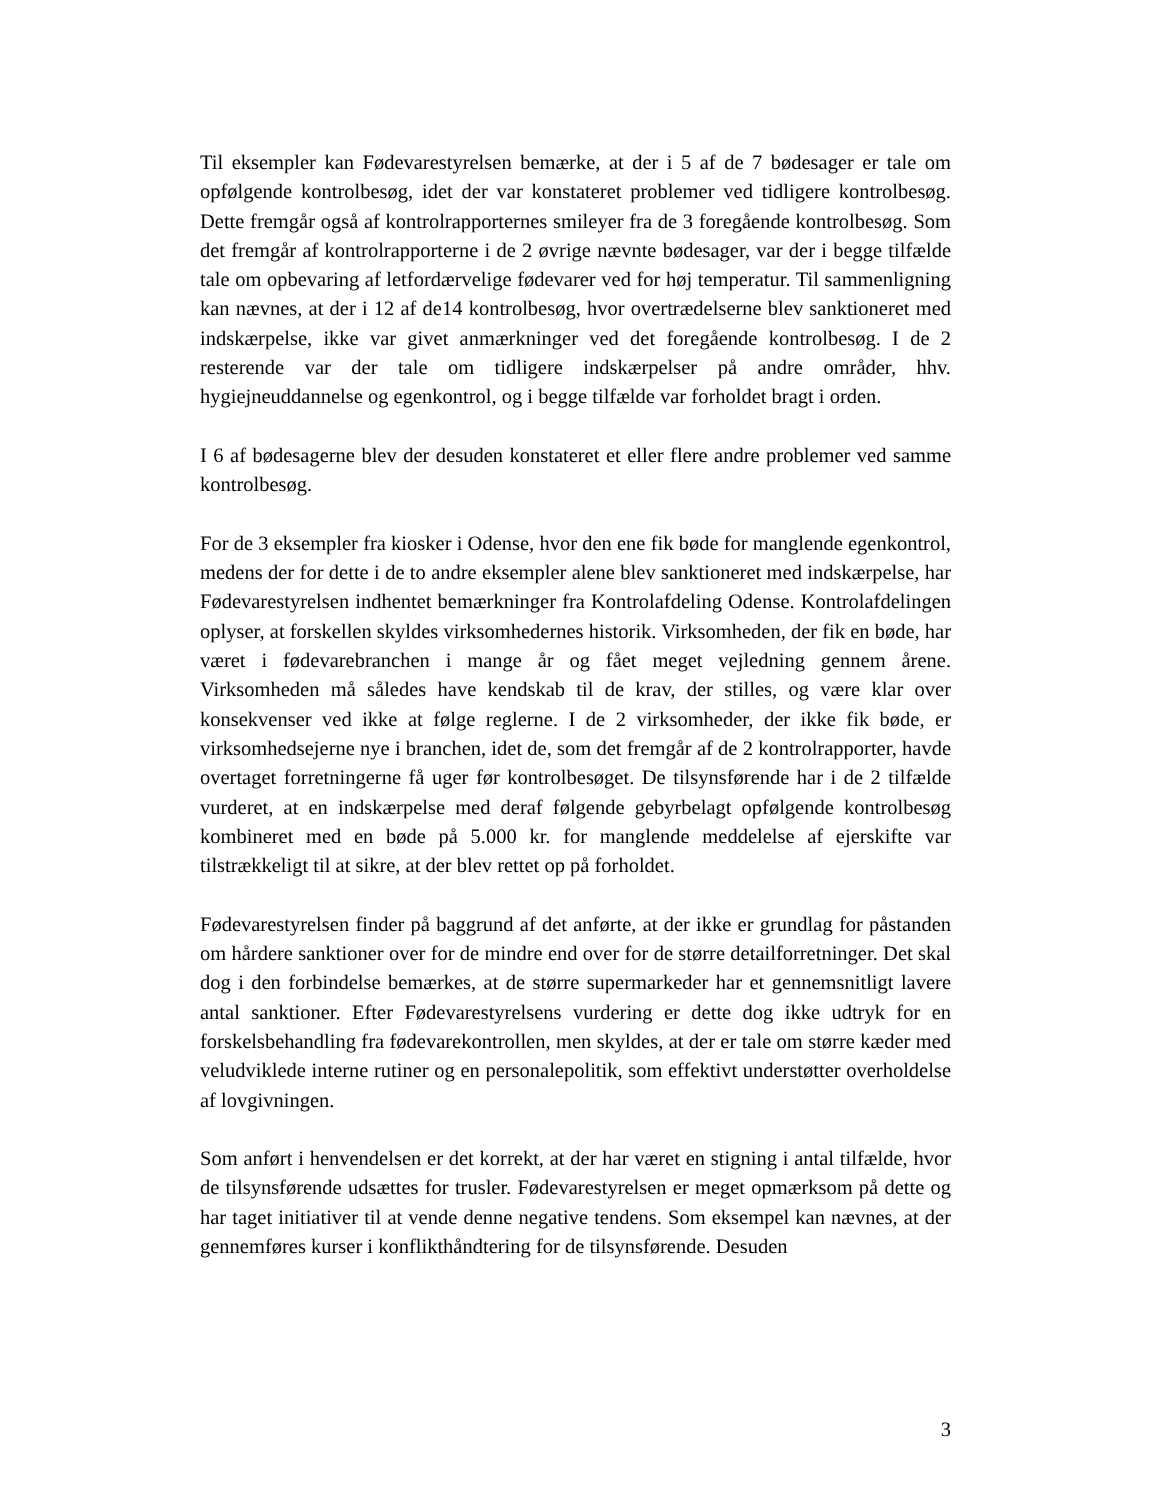Til eksempler kan Fødevarestyrelsen bemærke, at der i 5 af de 7 bødesager er tale om opfølgende kontrolbesøg, idet der var konstateret problemer ved tidligere kontrolbesøg. Dette fremgår også af kontrolrapporternes smileyer fra de 3 foregående kontrolbesøg. Som det fremgår af kontrolrapporterne i de 2 øvrige nævnte bødesager, var der i begge tilfælde tale om opbevaring af letfordærvelige fødevarer ved for høj temperatur. Til sammenligning kan nævnes, at der i 12 af de14 kontrolbesøg, hvor overtrædelserne blev sanktioneret med indskærpelse, ikke var givet anmærkninger ved det foregående kontrolbesøg. I de 2 resterende var der tale om tidligere indskærpelser på andre områder, hhv. hygiejneuddannelse og egenkontrol, og i begge tilfælde var forholdet bragt i orden.
I 6 af bødesagerne blev der desuden konstateret et eller flere andre problemer ved samme kontrolbesøg.
For de 3 eksempler fra kiosker i Odense, hvor den ene fik bøde for manglende egenkontrol, medens der for dette i de to andre eksempler alene blev sanktioneret med indskærpelse, har Fødevarestyrelsen indhentet bemærkninger fra Kontrolafdeling Odense. Kontrolafdelingen oplyser, at forskellen skyldes virksomhedernes historik. Virksomheden, der fik en bøde, har været i fødevarebranchen i mange år og fået meget vejledning gennem årene. Virksomheden må således have kendskab til de krav, der stilles, og være klar over konsekvenser ved ikke at følge reglerne. I de 2 virksomheder, der ikke fik bøde, er virksomhedsejerne nye i branchen, idet de, som det fremgår af de 2 kontrolrapporter, havde overtaget forretningerne få uger før kontrolbesøget. De tilsynsførende har i de 2 tilfælde vurderet, at en indskærpelse med deraf følgende gebyrbelagt opfølgende kontrolbesøg kombineret med en bøde på 5.000 kr. for manglende meddelelse af ejerskifte var tilstrækkeligt til at sikre, at der blev rettet op på forholdet.
Fødevarestyrelsen finder på baggrund af det anførte, at der ikke er grundlag for påstanden om hårdere sanktioner over for de mindre end over for de større detailforretninger. Det skal dog i den forbindelse bemærkes, at de større supermarkeder har et gennemsnitligt lavere antal sanktioner. Efter Fødevarestyrelsens vurdering er dette dog ikke udtryk for en forskelsbehandling fra fødevarekontrollen, men skyldes, at der er tale om større kæder med veludviklede interne rutiner og en personalepolitik, som effektivt understøtter overholdelse af lovgivningen.
Som anført i henvendelsen er det korrekt, at der har været en stigning i antal tilfælde, hvor de tilsynsførende udsættes for trusler. Fødevarestyrelsen er meget opmærksom på dette og har taget initiativer til at vende denne negative tendens. Som eksempel kan nævnes, at der gennemføres kurser i konflikthåndtering for de tilsynsførende. Desuden
3